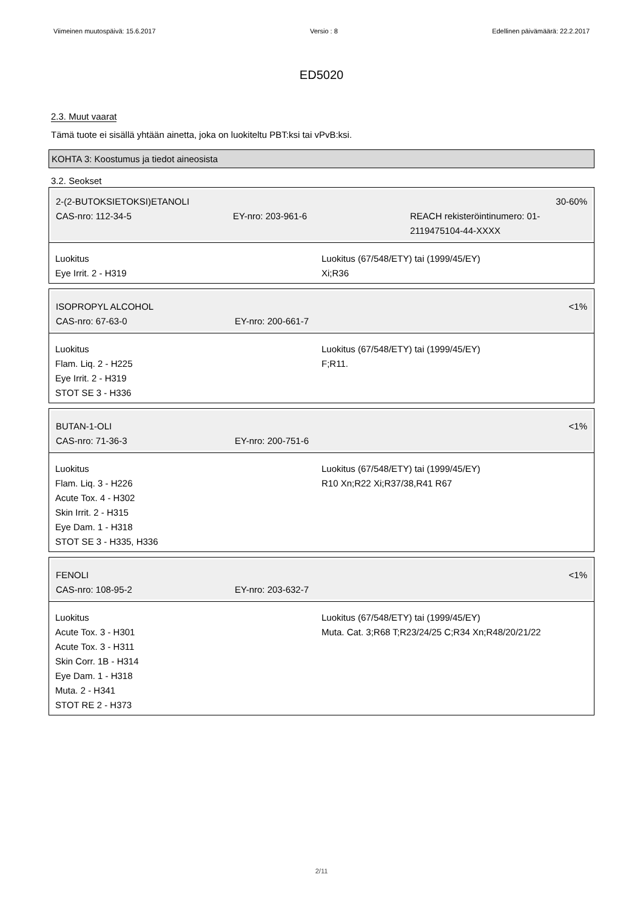Viimeinen muutospäivä: 15.6.2017 Versio : 8 Edellinen päivämäärä: 22.2.2017
ED5020
2.3. Muut vaarat
Tämä tuote ei sisällä yhtään ainetta, joka on luokiteltu PBT:ksi tai vPvB:ksi.
KOHTA 3: Koostumus ja tiedot aineosista
3.2. Seokset
2-(2-BUTOKSIETOKSI)ETANOLI 30-60%
CAS-nro: 112-34-5 EY-nro: 203-961-6 REACH rekisteröintinumero: 01-2119475104-44-XXXX
Luokitus
Eye Irrit. 2 - H319
Luokitus (67/548/ETY) tai (1999/45/EY)
Xi;R36
ISOPROPYL ALCOHOL <1%
CAS-nro: 67-63-0 EY-nro: 200-661-7
Luokitus
Flam. Liq. 2 - H225
Eye Irrit. 2 - H319
STOT SE 3 - H336
Luokitus (67/548/ETY) tai (1999/45/EY)
F;R11.
BUTAN-1-OLI <1%
CAS-nro: 71-36-3 EY-nro: 200-751-6
Luokitus
Flam. Liq. 3 - H226
Acute Tox. 4 - H302
Skin Irrit. 2 - H315
Eye Dam. 1 - H318
STOT SE 3 - H335, H336
Luokitus (67/548/ETY) tai (1999/45/EY)
R10 Xn;R22 Xi;R37/38,R41 R67
FENOLI <1%
CAS-nro: 108-95-2 EY-nro: 203-632-7
Luokitus
Acute Tox. 3 - H301
Acute Tox. 3 - H311
Skin Corr. 1B - H314
Eye Dam. 1 - H318
Muta. 2 - H341
STOT RE 2 - H373
Luokitus (67/548/ETY) tai (1999/45/EY)
Muta. Cat. 3;R68 T;R23/24/25 C;R34 Xn;R48/20/21/22
2/11